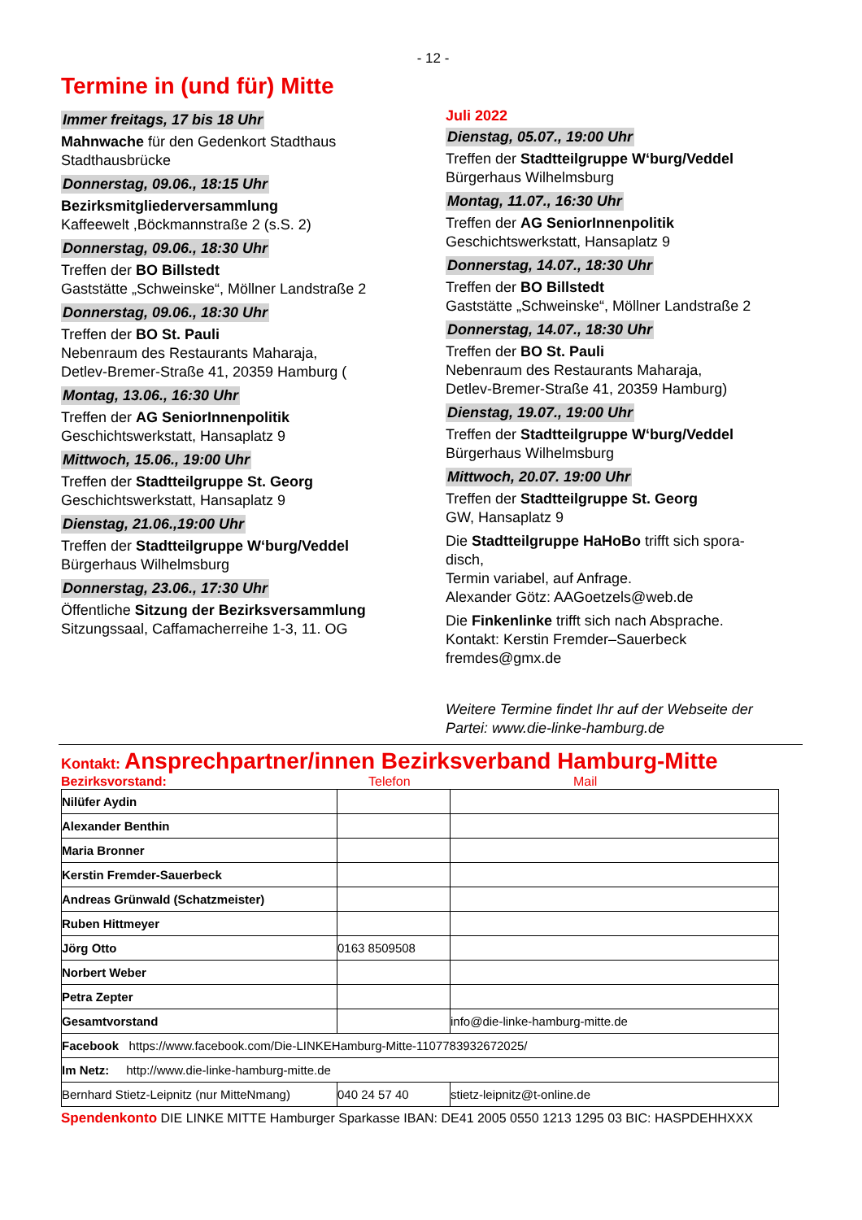- 12 -
Termine in (und für) Mitte
Immer freitags, 17 bis 18 Uhr
Mahnwache für den Gedenkort Stadthaus
Stadthausbrücke
Donnerstag, 09.06., 18:15 Uhr
Bezirksmitgliederversammlung
Kaffeewelt ,Böckmannstraße 2 (s.S. 2)
Donnerstag, 09.06., 18:30 Uhr
Treffen der BO Billstedt
Gaststätte „Schweinske“, Möllner Landstraße 2
Donnerstag, 09.06., 18:30 Uhr
Treffen der BO St. Pauli
Nebenraum des Restaurants Maharaja,
Detlev-Bremer-Straße 41, 20359 Hamburg (
Montag, 13.06., 16:30 Uhr
Treffen der AG SeniorInnenpolitik
Geschichtswerkstatt, Hansaplatz 9
Mittwoch, 15.06., 19:00 Uhr
Treffen der Stadtteilgruppe St. Georg
Geschichtswerkstatt, Hansaplatz 9
Dienstag, 21.06.,19:00 Uhr
Treffen der Stadtteilgruppe W‘burg/Veddel
Bürgerhaus Wilhelmsburg
Donnerstag, 23.06., 17:30 Uhr
Öffentliche Sitzung der Bezirksversammlung
Sitzungssaal, Caffamacherreihe 1-3, 11. OG
Juli 2022
Dienstag, 05.07., 19:00 Uhr
Treffen der Stadtteilgruppe W‘burg/Veddel
Bürgerhaus Wilhelmsburg
Montag, 11.07., 16:30 Uhr
Treffen der AG SeniorInnenpolitik
Geschichtswerkstatt, Hansaplatz 9
Donnerstag, 14.07., 18:30 Uhr
Treffen der BO Billstedt
Gaststätte „Schweinske“, Möllner Landstraße 2
Donnerstag, 14.07., 18:30 Uhr
Treffen der BO St. Pauli
Nebenraum des Restaurants Maharaja,
Detlev-Bremer-Straße 41, 20359 Hamburg)
Dienstag, 19.07., 19:00 Uhr
Treffen der Stadtteilgruppe W‘burg/Veddel
Bürgerhaus Wilhelmsburg
Mittwoch, 20.07. 19:00 Uhr
Treffen der Stadtteilgruppe St. Georg
GW, Hansaplatz 9
Die Stadtteilgruppe HaHoBo trifft sich spora-
disch,
Termin variabel, auf Anfrage.
Alexander Götz: AAGoetzels@web.de
Die Finkenlinke trifft sich nach Absprache.
Kontakt: Kerstin Fremder–Sauerbeck
fremdes@gmx.de
Weitere Termine findet Ihr auf der Webseite der Partei: www.die-linke-hamburg.de
Kontakt: Ansprechpartner/innen Bezirksverband Hamburg-Mitte
Bezirksvorstand: Telefon Mail
| Nilüfer Aydin | | |
| Alexander Benthin | | |
| Maria Bronner | | |
| Kerstin Fremder-Sauerbeck | | |
| Andreas Grünwald (Schatzmeister) | | |
| Ruben Hittmeyer | | |
| Jörg Otto | 0163 8509508 | |
| Norbert Weber | | |
| Petra Zepter | | |
| Gesamtvorstand | | info@die-linke-hamburg-mitte.de |
| Facebook https://www.facebook.com/Die-LINKEHamburg-Mitte-1107783932672025/ | | |
| Im Netz: http://www.die-linke-hamburg-mitte.de | | |
| Bernhard Stietz-Leipnitz (nur MitteNmang) | 040 24 57 40 | stietz-leipnitz@t-online.de |
Spendenkonto DIE LINKE MITTE Hamburger Sparkasse IBAN: DE41 2005 0550 1213 1295 03 BIC: HASPDEHHXXX